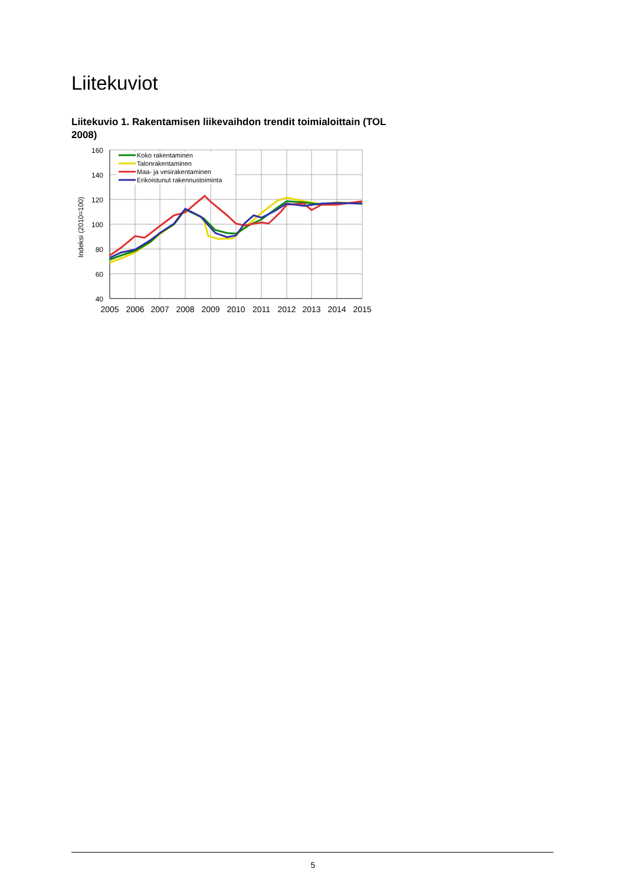Liitekuviot
Liitekuvio 1. Rakentamisen liikevaihdon trendit toimialoittain (TOL 2008)
160
140
120
100
80
60
40
2005
2006
2007
2008
2009
2010
2011
2012
2013
2014
2015
Indeksi (2010=100)
Koko rakentaminen
Talonrakentaminen
Maa- ja vesirakentaminen
Erikoistunut rakennustoiminta
5